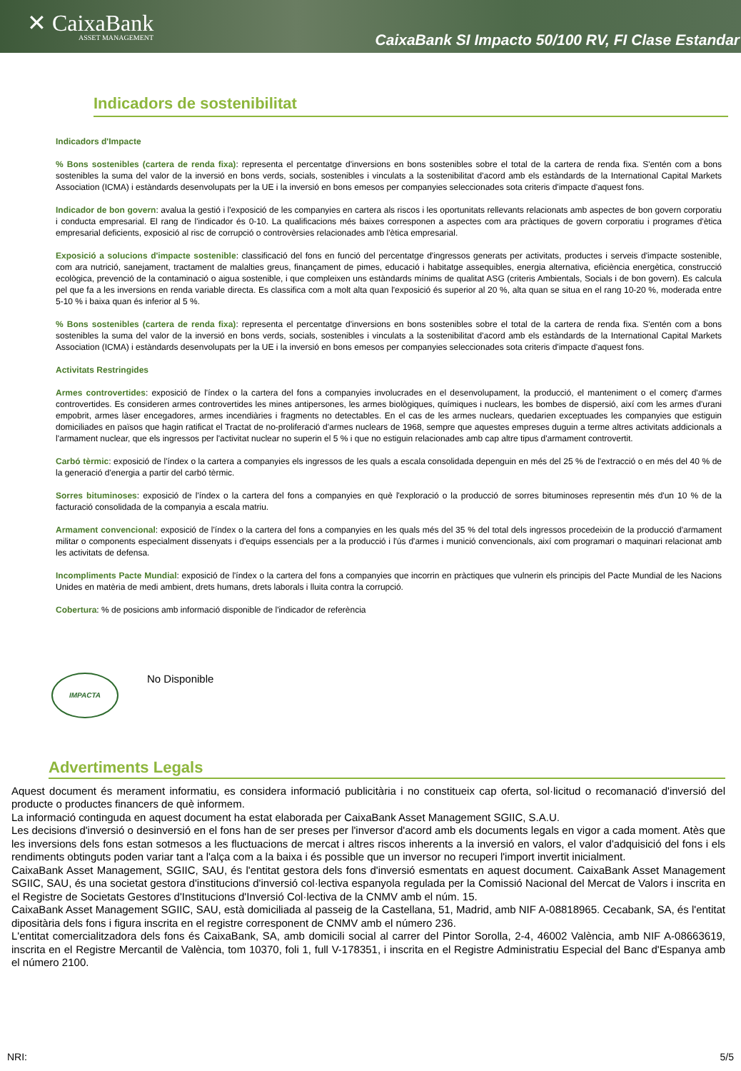✕ CaixaBank
ASSET MANAGEMENT
CaixaBank SI Impacto 50/100 RV, FI Clase Estandar
Indicadors de sostenibilitat
Indicadors d'Impacte
% Bons sostenibles (cartera de renda fixa): representa el percentatge d'inversions en bons sostenibles sobre el total de la cartera de renda fixa. S'entén com a bons sostenibles la suma del valor de la inversió en bons verds, socials, sostenibles i vinculats a la sostenibilitat d'acord amb els estàndards de la International Capital Markets Association (ICMA) i estàndards desenvolupats per la UE i la inversió en bons emesos per companyies seleccionades sota criteris d'impacte d'aquest fons.
Indicador de bon govern: avalua la gestió i l'exposició de les companyies en cartera als riscos i les oportunitats rellevants relacionats amb aspectes de bon govern corporatiu i conducta empresarial. El rang de l'indicador és 0-10. La qualificacions més baixes corresponen a aspectes com ara pràctiques de govern corporatiu i programes d'ètica empresarial deficients, exposició al risc de corrupció o controvèrsies relacionades amb l'ètica empresarial.
Exposició a solucions d'impacte sostenible: classificació del fons en funció del percentatge d'ingressos generats per activitats, productes i serveis d'impacte sostenible, com ara nutrició, sanejament, tractament de malalties greus, finançament de pimes, educació i habitatge assequibles, energia alternativa, eficiència energètica, construcció ecològica, prevenció de la contaminació o aigua sostenible, i que compleixen uns estàndards mínims de qualitat ASG (criteris Ambientals, Socials i de bon govern). Es calcula pel que fa a les inversions en renda variable directa. Es classifica com a molt alta quan l'exposició és superior al 20 %, alta quan se situa en el rang 10-20 %, moderada entre 5-10 % i baixa quan és inferior al 5 %.
% Bons sostenibles (cartera de renda fixa): representa el percentatge d'inversions en bons sostenibles sobre el total de la cartera de renda fixa. S'entén com a bons sostenibles la suma del valor de la inversió en bons verds, socials, sostenibles i vinculats a la sostenibilitat d'acord amb els estàndards de la International Capital Markets Association (ICMA) i estàndards desenvolupats per la UE i la inversió en bons emesos per companyies seleccionades sota criteris d'impacte d'aquest fons.
Activitats Restringides
Armes controvertides: exposició de l'índex o la cartera del fons a companyies involucrades en el desenvolupament, la producció, el manteniment o el comerç d'armes controvertides. Es consideren armes controvertides les mines antipersones, les armes biològiques, químiques i nuclears, les bombes de dispersió, així com les armes d'urani empobrit, armes làser encegadores, armes incendiàries i fragments no detectables. En el cas de les armes nuclears, quedarien exceptuades les companyies que estiguin domiciliades en països que hagin ratificat el Tractat de no-proliferació d'armes nuclears de 1968, sempre que aquestes empreses duguin a terme altres activitats addicionals a l'armament nuclear, que els ingressos per l'activitat nuclear no superin el 5 % i que no estiguin relacionades amb cap altre tipus d'armament controvertit.
Carbó tèrmic: exposició de l'índex o la cartera a companyies els ingressos de les quals a escala consolidada depenguin en més del 25 % de l'extracció o en més del 40 % de la generació d'energia a partir del carbó tèrmic.
Sorres bituminoses: exposició de l'índex o la cartera del fons a companyies en què l'exploració o la producció de sorres bituminoses representin més d'un 10 % de la facturació consolidada de la companyia a escala matriu.
Armament convencional: exposició de l'índex o la cartera del fons a companyies en les quals més del 35 % del total dels ingressos procedeixin de la producció d'armament militar o components especialment dissenyats i d'equips essencials per a la producció i l'ús d'armes i munició convencionals, així com programari o maquinari relacionat amb les activitats de defensa.
Incompliments Pacte Mundial: exposició de l'índex o la cartera del fons a companyies que incorrin en pràctiques que vulnerin els principis del Pacte Mundial de les Nacions Unides en matèria de medi ambient, drets humans, drets laborals i lluita contra la corrupció.
Cobertura: % de posicions amb informació disponible de l'indicador de referència
IMPACTA
No Disponible
Advertiments Legals
Aquest document és merament informatiu, es considera informació publicitària i no constitueix cap oferta, sol·licitud o recomanació d'inversió del producte o productes financers de què informem.
La informació continguda en aquest document ha estat elaborada per CaixaBank Asset Management SGIIC, S.A.U.
Les decisions d'inversió o desinversió en el fons han de ser preses per l'inversor d'acord amb els documents legals en vigor a cada moment. Atès que les inversions dels fons estan sotmesos a les fluctuacions de mercat i altres riscos inherents a la inversió en valors, el valor d'adquisició del fons i els rendiments obtinguts poden variar tant a l'alça com a la baixa i és possible que un inversor no recuperi l'import invertit inicialment.
CaixaBank Asset Management, SGIIC, SAU, és l'entitat gestora dels fons d'inversió esmentats en aquest document. CaixaBank Asset Management SGIIC, SAU, és una societat gestora d'institucions d'inversió col·lectiva espanyola regulada per la Comissió Nacional del Mercat de Valors i inscrita en el Registre de Societats Gestores d'Institucions d'Inversió Col·lectiva de la CNMV amb el núm. 15.
CaixaBank Asset Management SGIIC, SAU, està domiciliada al passeig de la Castellana, 51, Madrid, amb NIF A-08818965. Cecabank, SA, és l'entitat dipositària dels fons i figura inscrita en el registre corresponent de CNMV amb el número 236.
L'entitat comercialitzadora dels fons és CaixaBank, SA, amb domicili social al carrer del Pintor Sorolla, 2-4, 46002 València, amb NIF A-08663619, inscrita en el Registre Mercantil de València, tom 10370, foli 1, full V-178351, i inscrita en el Registre Administratiu Especial del Banc d'Espanya amb el número 2100.
NRI: 5/5